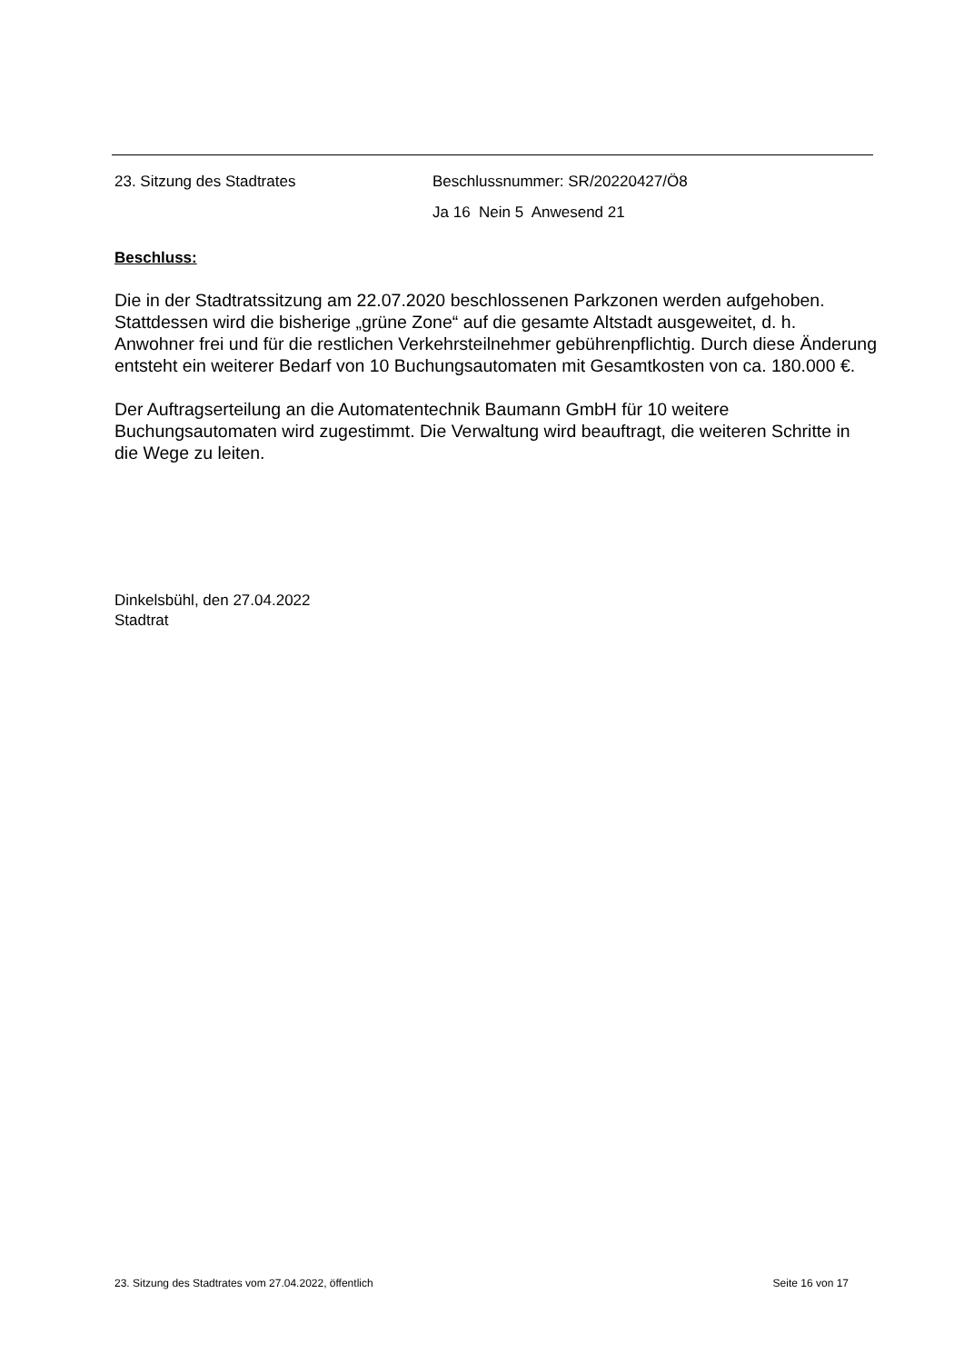23. Sitzung des Stadtrates Beschlussnummer: SR/20220427/Ö8
Ja 16 Nein 5 Anwesend 21
Beschluss:
Die in der Stadtratssitzung am 22.07.2020 beschlossenen Parkzonen werden aufgehoben. Stattdessen wird die bisherige „grüne Zone“ auf die gesamte Altstadt ausgeweitet, d. h. Anwohner frei und für die restlichen Verkehrsteilnehmer gebührenpflichtig. Durch diese Änderung entsteht ein weiterer Bedarf von 10 Buchungsautomaten mit Gesamtkosten von ca. 180.000 €.
Der Auftragserteilung an die Automatentechnik Baumann GmbH für 10 weitere Buchungsautomaten wird zugestimmt. Die Verwaltung wird beauftragt, die weiteren Schritte in die Wege zu leiten.
Dinkelsbühl, den 27.04.2022
Stadtrat
23. Sitzung des Stadtrates vom 27.04.2022, öffentlich Seite 16 von 17